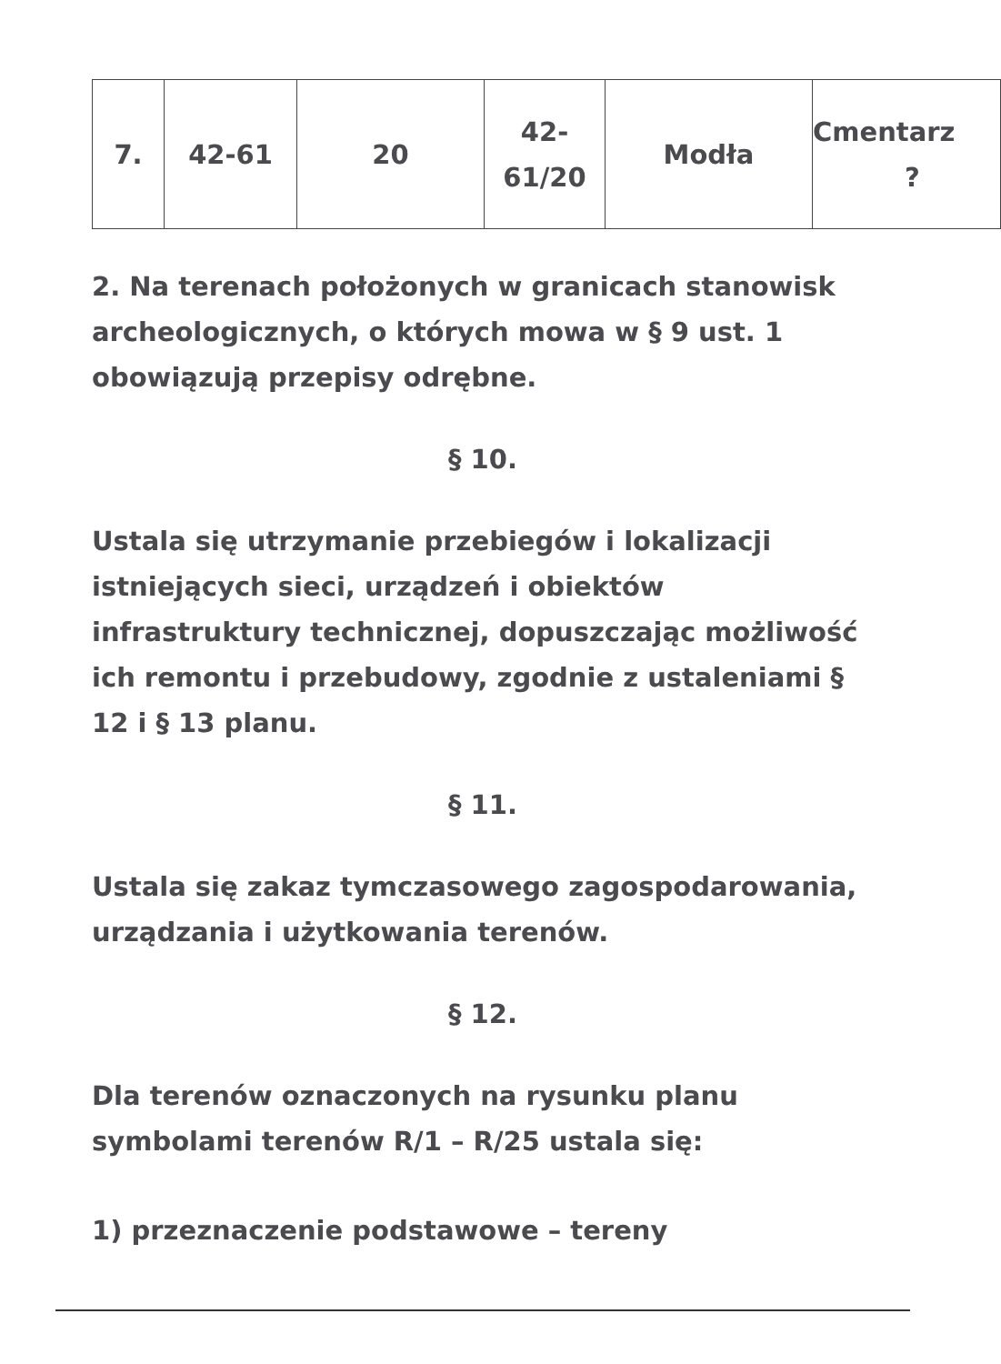| 7. | 42-61 | 20 | 42- 61/20 | Modła | Cmentarz ? |
2. Na terenach położonych w granicach stanowisk archeologicznych, o których mowa w § 9 ust. 1 obowiązują przepisy odrębne.
§ 10.
Ustala się utrzymanie przebiegów i lokalizacji istniejących sieci, urządzeń i obiektów infrastruktury technicznej, dopuszczając możliwość ich remontu i przebudowy, zgodnie z ustaleniami § 12 i § 13 planu.
§ 11.
Ustala się zakaz tymczasowego zagospodarowania, urządzania i użytkowania terenów.
§ 12.
Dla terenów oznaczonych na rysunku planu symbolami terenów R/1 – R/25 ustala się:
1) przeznaczenie podstawowe – tereny